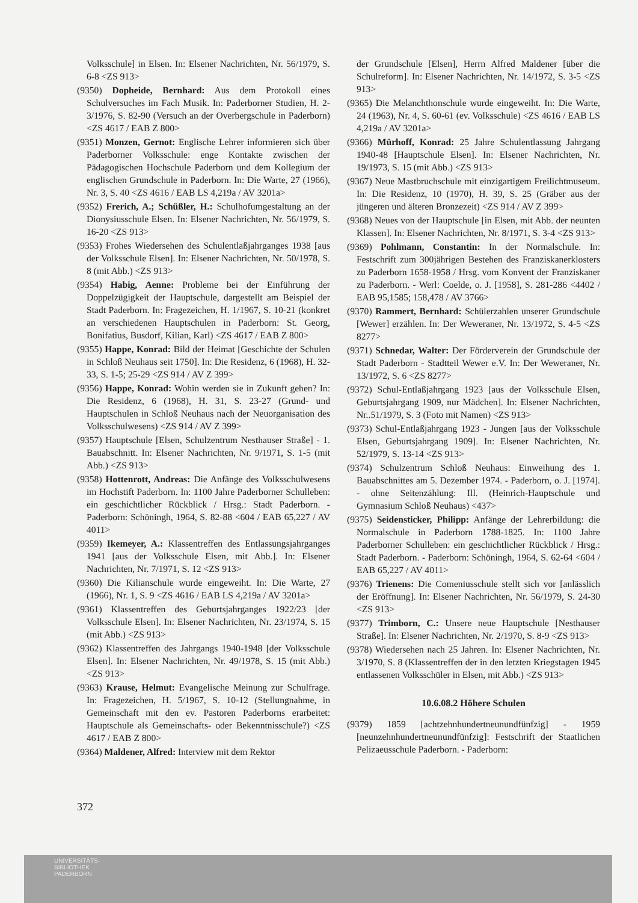Volksschule] in Elsen. In: Elsener Nachrichten, Nr. 56/1979, S. 6-8 <ZS 913>
(9350) Dopheide, Bernhard: Aus dem Protokoll eines Schulversuches im Fach Musik. In: Paderborner Studien, H. 2-3/1976, S. 82-90 (Versuch an der Overbergschule in Paderborn) <ZS 4617 / EAB Z 800>
(9351) Monzen, Gernot: Englische Lehrer informieren sich über Paderborner Volksschule: enge Kontakte zwischen der Pädagogischen Hochschule Paderborn und dem Kollegium der englischen Grundschule in Paderborn. In: Die Warte, 27 (1966), Nr. 3, S. 40 <ZS 4616 / EAB LS 4,219a / AV 3201a>
(9352) Frerich, A.; Schüßler, H.: Schulhofumgestaltung an der Dionysiusschule Elsen. In: Elsener Nachrichten, Nr. 56/1979, S. 16-20 <ZS 913>
(9353) Frohes Wiedersehen des Schulentlaßjahrganges 1938 [aus der Volksschule Elsen]. In: Elsener Nachrichten, Nr. 50/1978, S. 8 (mit Abb.) <ZS 913>
(9354) Habig, Aenne: Probleme bei der Einführung der Doppelzügigkeit der Hauptschule, dargestellt am Beispiel der Stadt Paderborn. In: Fragezeichen, H. 1/1967, S. 10-21 (konkret an verschiedenen Hauptschulen in Paderborn: St. Georg, Bonifatius, Busdorf, Kilian, Karl) <ZS 4617 / EAB Z 800>
(9355) Happe, Konrad: Bild der Heimat [Geschichte der Schulen in Schloß Neuhaus seit 1750]. In: Die Residenz, 6 (1968), H. 32-33, S. 1-5; 25-29 <ZS 914 / AV Z 399>
(9356) Happe, Konrad: Wohin werden sie in Zukunft gehen? In: Die Residenz, 6 (1968), H. 31, S. 23-27 (Grund- und Hauptschulen in Schloß Neuhaus nach der Neuorganisation des Volksschulwesens) <ZS 914 / AV Z 399>
(9357) Hauptschule [Elsen, Schulzentrum Nesthauser Straße] - 1. Bauabschnitt. In: Elsener Nachrichten, Nr. 9/1971, S. 1-5 (mit Abb.) <ZS 913>
(9358) Hottenrott, Andreas: Die Anfänge des Volksschulwesens im Hochstift Paderborn. In: 1100 Jahre Paderborner Schulleben: ein geschichtlicher Rückblick / Hrsg.: Stadt Paderborn. - Paderborn: Schöningh, 1964, S. 82-88 <604 / EAB 65,227 / AV 4011>
(9359) Ikemeyer, A.: Klassentreffen des Entlassungsjahrganges 1941 [aus der Volksschule Elsen, mit Abb.]. In: Elsener Nachrichten, Nr. 7/1971, S. 12 <ZS 913>
(9360) Die Kilianschule wurde eingeweiht. In: Die Warte, 27 (1966), Nr. 1, S. 9 <ZS 4616 / EAB LS 4,219a / AV 3201a>
(9361) Klassentreffen des Geburtsjahrganges 1922/23 [der Volksschule Elsen]. In: Elsener Nachrichten, Nr. 23/1974, S. 15 (mit Abb.) <ZS 913>
(9362) Klassentreffen des Jahrgangs 1940-1948 [der Volksschule Elsen]. In: Elsener Nachrichten, Nr. 49/1978, S. 15 (mit Abb.) <ZS 913>
(9363) Krause, Helmut: Evangelische Meinung zur Schulfrage. In: Fragezeichen, H. 5/1967, S. 10-12 (Stellungnahme, in Gemeinschaft mit den ev. Pastoren Paderborns erarbeitet: Hauptschule als Gemeinschafts- oder Bekenntnisschule?) <ZS 4617 / EAB Z 800>
(9364) Maldener, Alfred: Interview mit dem Rektor
der Grundschule [Elsen], Herrn Alfred Maldener [über die Schulreform]. In: Elsener Nachrichten, Nr. 14/1972, S. 3-5 <ZS 913>
(9365) Die Melanchthonschule wurde eingeweiht. In: Die Warte, 24 (1963), Nr. 4, S. 60-61 (ev. Volksschule) <ZS 4616 / EAB LS 4,219a / AV 3201a>
(9366) Mürhoff, Konrad: 25 Jahre Schulentlassung Jahrgang 1940-48 [Hauptschule Elsen]. In: Elsener Nachrichten, Nr. 19/1973, S. 15 (mit Abb.) <ZS 913>
(9367) Neue Mastbruchschule mit einzigartigem Freilichtmuseum. In: Die Residenz, 10 (1970), H. 39, S. 25 (Gräber aus der jüngeren und älteren Bronzezeit) <ZS 914 / AV Z 399>
(9368) Neues von der Hauptschule [in Elsen, mit Abb. der neunten Klassen]. In: Elsener Nachrichten, Nr. 8/1971, S. 3-4 <ZS 913>
(9369) Pohlmann, Constantin: In der Normalschule. In: Festschrift zum 300jährigen Bestehen des Franziskanerklosters zu Paderborn 1658-1958 / Hrsg. vom Konvent der Franziskaner zu Paderborn. - Werl: Coelde, o. J. [1958], S. 281-286 <4402 / EAB 95,1585; 158,478 / AV 3766>
(9370) Rammert, Bernhard: Schülerzahlen unserer Grundschule [Wewer] erzählen. In: Der Weweraner, Nr. 13/1972, S. 4-5 <ZS 8277>
(9371) Schnedar, Walter: Der Förderverein der Grundschule der Stadt Paderborn - Stadtteil Wewer e.V. In: Der Weweraner, Nr. 13/1972, S. 6 <ZS 8277>
(9372) Schul-Entlaßjahrgang 1923 [aus der Volksschule Elsen, Geburtsjahrgang 1909, nur Mädchen]. In: Elsener Nachrichten, Nr..51/1979, S. 3 (Foto mit Namen) <ZS 913>
(9373) Schul-Entlaßjahrgang 1923 - Jungen [aus der Volksschule Elsen, Geburtsjahrgang 1909]. In: Elsener Nachrichten, Nr. 52/1979, S. 13-14 <ZS 913>
(9374) Schulzentrum Schloß Neuhaus: Einweihung des 1. Bauabschnittes am 5. Dezember 1974. - Paderborn, o. J. [1974]. - ohne Seitenzählung: Ill. (Heinrich-Hauptschule und Gymnasium Schloß Neuhaus) <437>
(9375) Seidensticker, Philipp: Anfänge der Lehrerbildung: die Normalschule in Paderborn 1788-1825. In: 1100 Jahre Paderborner Schulleben: ein geschichtlicher Rückblick / Hrsg.: Stadt Paderborn. - Paderborn: Schöningh, 1964, S. 62-64 <604 / EAB 65,227 / AV 4011>
(9376) Trienens: Die Comeniusschule stellt sich vor [anlässlich der Eröffnung]. In: Elsener Nachrichten, Nr. 56/1979, S. 24-30 <ZS 913>
(9377) Trimborn, C.: Unsere neue Hauptschule [Nesthauser Straße]. In: Elsener Nachrichten, Nr. 2/1970, S. 8-9 <ZS 913>
(9378) Wiedersehen nach 25 Jahren. In: Elsener Nachrichten, Nr. 3/1970, S. 8 (Klassentreffen der in den letzten Kriegstagen 1945 entlassenen Volksschüler in Elsen, mit Abb.) <ZS 913>
10.6.08.2 Höhere Schulen
(9379) 1859 [achtzehnhundertneunundfünfzig] - 1959 [neunzehnhundertneunundfünfzig]: Festschrift der Staatlichen Pelizaeusschule Paderborn. - Paderborn:
372
UNIVERSITÄTS-
BIBLIOTHEK
PADERBORN